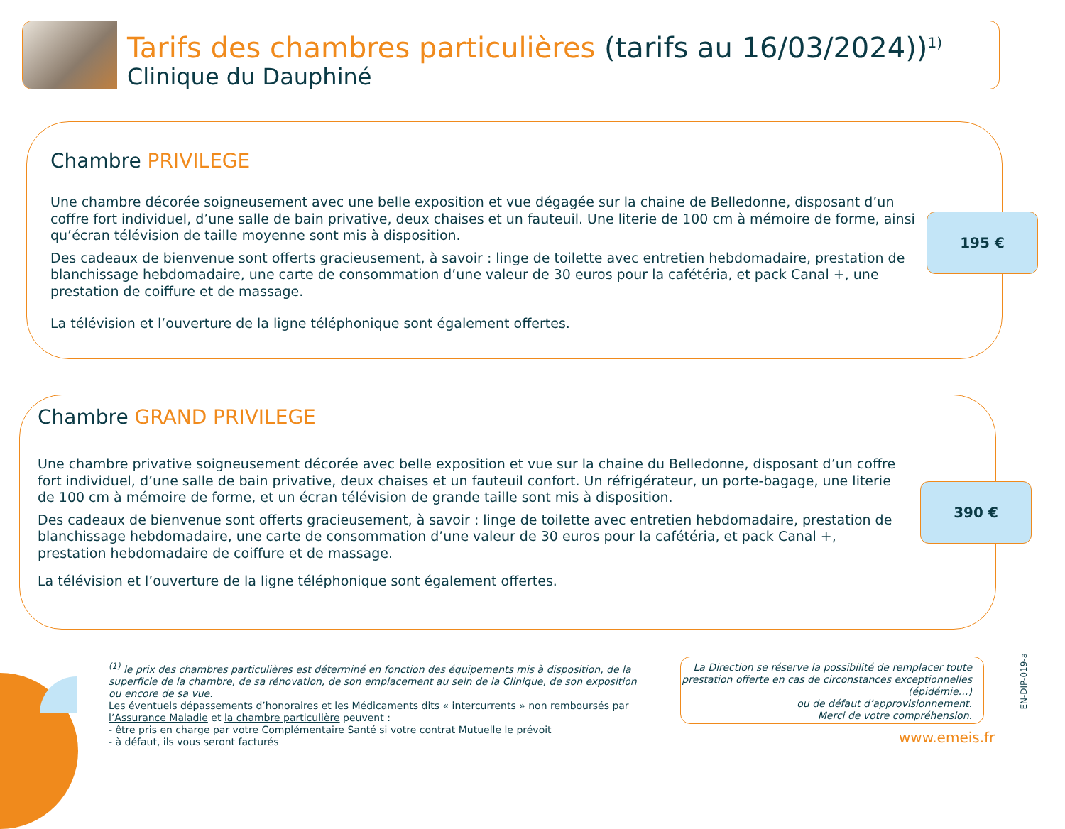Tarifs des chambres particulières (tarifs au 16/03/2024))<sup>1)</sup>
Clinique du Dauphiné
Chambre PRIVILEGE
Une chambre décorée soigneusement avec une belle exposition et vue dégagée sur la chaine de Belledonne, disposant d’un coffre fort individuel, d’une salle de bain privative, deux chaises et un fauteuil. Une literie de 100 cm à mémoire de forme, ainsi qu’écran télévision de taille moyenne sont mis à disposition.
Des cadeaux de bienvenue sont offerts gracieusement, à savoir : linge de toilette avec entretien hebdomadaire, prestation de blanchissage hebdomadaire, une carte de consommation d’une valeur de 30 euros pour la cafétéria, et pack Canal +, une prestation de coiffure et de massage.
La télévision et l’ouverture de la ligne téléphonique sont également offertes.
195 €
Chambre GRAND PRIVILEGE
Une chambre privative soigneusement décorée avec belle exposition et vue sur la chaine du Belledonne, disposant d’un coffre fort individuel, d’une salle de bain privative, deux chaises et un fauteuil confort. Un réfrigérateur, un porte-bagage, une literie de 100 cm à mémoire de forme, et un écran télévision de grande taille sont mis à disposition.
Des cadeaux de bienvenue sont offerts gracieusement, à savoir : linge de toilette avec entretien hebdomadaire, prestation de blanchissage hebdomadaire, une carte de consommation d’une valeur de 30 euros pour la cafétéria, et pack Canal +, prestation hebdomadaire de coiffure et de massage.
La télévision et l’ouverture de la ligne téléphonique sont également offertes.
390 €
<sup>(1)</sup> le prix des chambres particulières est déterminé en fonction des équipements mis à disposition, de la superficie de la chambre, de sa rénovation, de son emplacement au sein de la Clinique, de son exposition ou encore de sa vue.
Les éventuels dépassements d’honoraires et les Médicaments dits « intercurrents » non remboursés par l’Assurance Maladie et la chambre particulière peuvent :
- être pris en charge par votre Complémentaire Santé si votre contrat Mutuelle le prévoit
- à défaut, ils vous seront facturés
La Direction se réserve la possibilité de remplacer toute prestation offerte en cas de circonstances exceptionnelles (épidémie…)
ou de défaut d’approvisionnement.
Merci de votre compréhension.
www.emeis.fr
EN-DIP-019-a